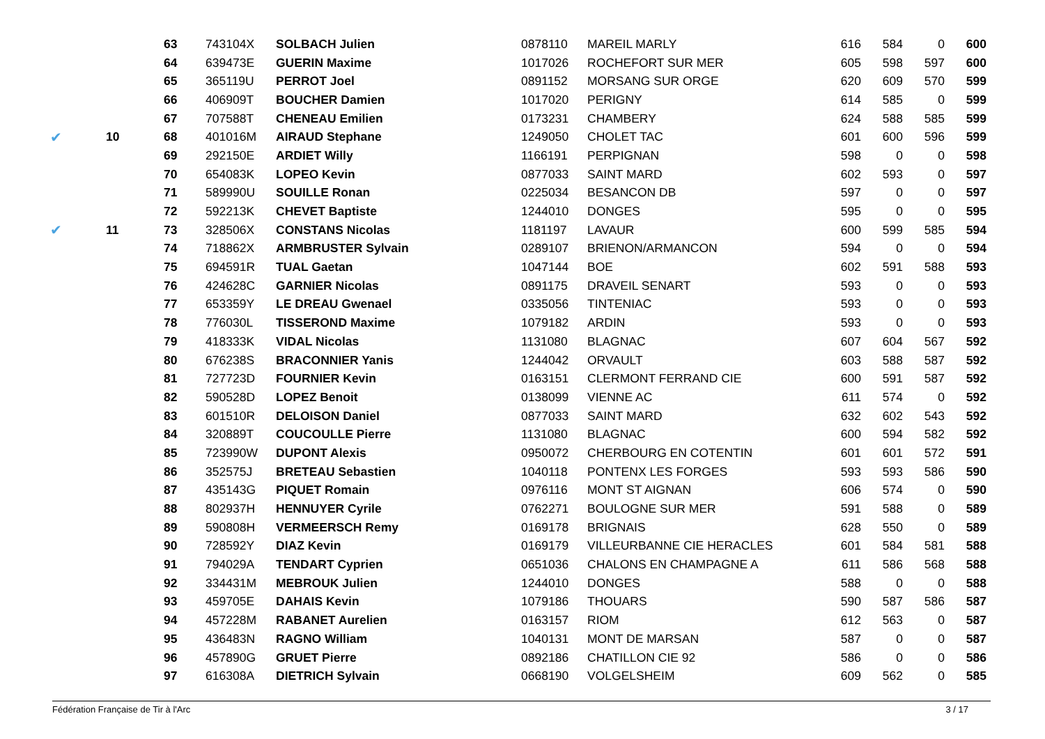| | | 63 | 743104X | SOLBACH Julien | 0878110 | MAREIL MARLY | 616 | 584 | 0 | 600 |
| | | 64 | 639473E | GUERIN Maxime | 1017026 | ROCHEFORT SUR MER | 605 | 598 | 597 | 600 |
| | | 65 | 365119U | PERROT Joel | 0891152 | MORSANG SUR ORGE | 620 | 609 | 570 | 599 |
| | | 66 | 406909T | BOUCHER Damien | 1017020 | PERIGNY | 614 | 585 | 0 | 599 |
| | | 67 | 707588T | CHENEAU Emilien | 0173231 | CHAMBERY | 624 | 588 | 585 | 599 |
| ✔ | 10 | 68 | 401016M | AIRAUD Stephane | 1249050 | CHOLET TAC | 601 | 600 | 596 | 599 |
| | | 69 | 292150E | ARDIET Willy | 1166191 | PERPIGNAN | 598 | 0 | 0 | 598 |
| | | 70 | 654083K | LOPEO Kevin | 0877033 | SAINT MARD | 602 | 593 | 0 | 597 |
| | | 71 | 589990U | SOUILLE Ronan | 0225034 | BESANCON DB | 597 | 0 | 0 | 597 |
| | | 72 | 592213K | CHEVET Baptiste | 1244010 | DONGES | 595 | 0 | 0 | 595 |
| ✔ | 11 | 73 | 328506X | CONSTANS Nicolas | 1181197 | LAVAUR | 600 | 599 | 585 | 594 |
| | | 74 | 718862X | ARMBRUSTER Sylvain | 0289107 | BRIENON/ARMANCON | 594 | 0 | 0 | 594 |
| | | 75 | 694591R | TUAL Gaetan | 1047144 | BOE | 602 | 591 | 588 | 593 |
| | | 76 | 424628C | GARNIER Nicolas | 0891175 | DRAVEIL SENART | 593 | 0 | 0 | 593 |
| | | 77 | 653359Y | LE DREAU Gwenael | 0335056 | TINTENIAC | 593 | 0 | 0 | 593 |
| | | 78 | 776030L | TISSEROND Maxime | 1079182 | ARDIN | 593 | 0 | 0 | 593 |
| | | 79 | 418333K | VIDAL Nicolas | 1131080 | BLAGNAC | 607 | 604 | 567 | 592 |
| | | 80 | 676238S | BRACONNIER Yanis | 1244042 | ORVAULT | 603 | 588 | 587 | 592 |
| | | 81 | 727723D | FOURNIER Kevin | 0163151 | CLERMONT FERRAND CIE | 600 | 591 | 587 | 592 |
| | | 82 | 590528D | LOPEZ Benoit | 0138099 | VIENNE AC | 611 | 574 | 0 | 592 |
| | | 83 | 601510R | DELOISON Daniel | 0877033 | SAINT MARD | 632 | 602 | 543 | 592 |
| | | 84 | 320889T | COUCOULLE Pierre | 1131080 | BLAGNAC | 600 | 594 | 582 | 592 |
| | | 85 | 723990W | DUPONT Alexis | 0950072 | CHERBOURG EN COTENTIN | 601 | 601 | 572 | 591 |
| | | 86 | 352575J | BRETEAU Sebastien | 1040118 | PONTENX LES FORGES | 593 | 593 | 586 | 590 |
| | | 87 | 435143G | PIQUET Romain | 0976116 | MONT ST AIGNAN | 606 | 574 | 0 | 590 |
| | | 88 | 802937H | HENNUYER Cyrile | 0762271 | BOULOGNE SUR MER | 591 | 588 | 0 | 589 |
| | | 89 | 590808H | VERMEERSCH Remy | 0169178 | BRIGNAIS | 628 | 550 | 0 | 589 |
| | | 90 | 728592Y | DIAZ Kevin | 0169179 | VILLEURBANNE CIE HERACLES | 601 | 584 | 581 | 588 |
| | | 91 | 794029A | TENDART Cyprien | 0651036 | CHALONS EN CHAMPAGNE A | 611 | 586 | 568 | 588 |
| | | 92 | 334431M | MEBROUK Julien | 1244010 | DONGES | 588 | 0 | 0 | 588 |
| | | 93 | 459705E | DAHAIS Kevin | 1079186 | THOUARS | 590 | 587 | 586 | 587 |
| | | 94 | 457228M | RABANET Aurelien | 0163157 | RIOM | 612 | 563 | 0 | 587 |
| | | 95 | 436483N | RAGNO William | 1040131 | MONT DE MARSAN | 587 | 0 | 0 | 587 |
| | | 96 | 457890G | GRUET Pierre | 0892186 | CHATILLON CIE 92 | 586 | 0 | 0 | 586 |
| | | 97 | 616308A | DIETRICH Sylvain | 0668190 | VOLGELSHEIM | 609 | 562 | 0 | 585 |
Fédération Française de Tir à l'Arc 3 / 17